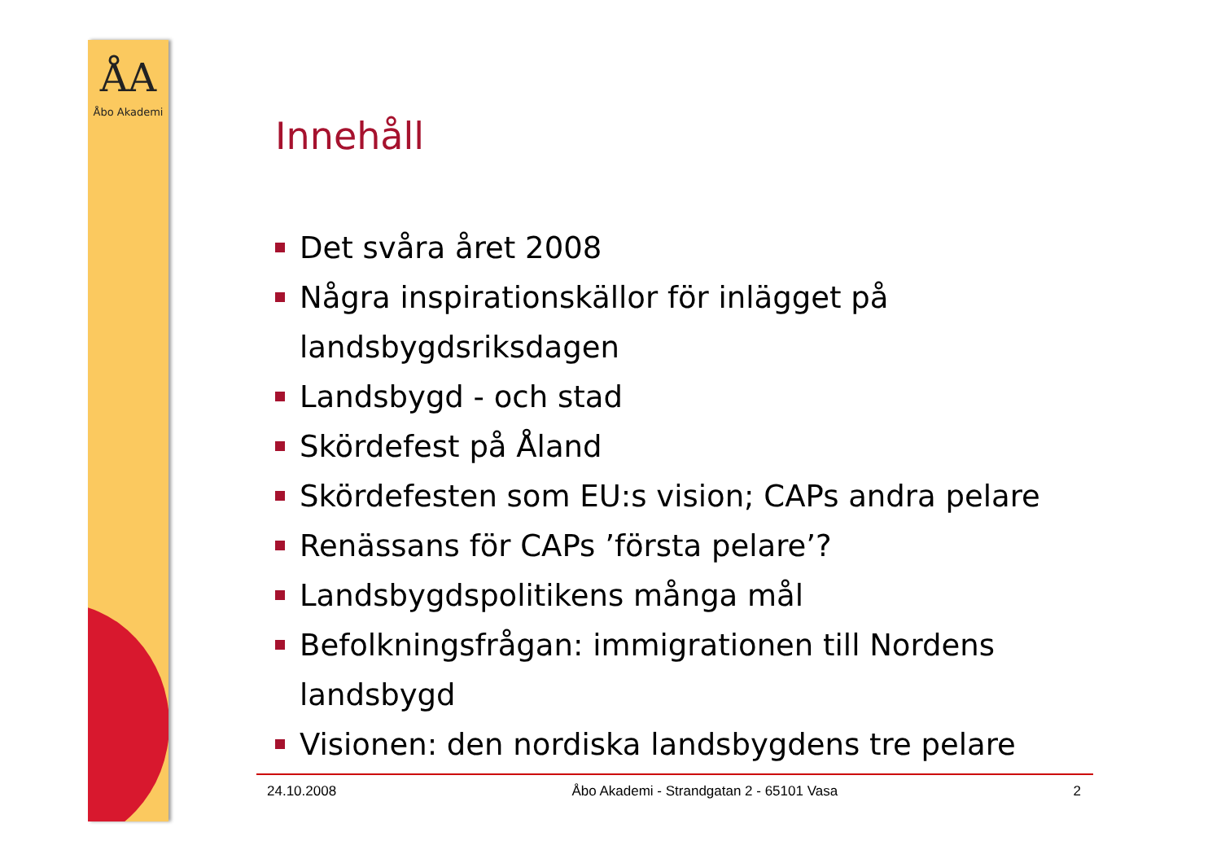ÅA
Åbo Akademi
Innehåll
Det svåra året 2008
Några inspirationskällor för inlägget på landsbygdsriksdagen
Landsbygd - och stad
Skördefest på Åland
Skördefesten som EU:s vision; CAPs andra pelare
Renässans för CAPs ’första pelare’?
Landsbygdspolitikens många mål
Befolkningsfrågan: immigrationen till Nordens landsbygd
Visionen: den nordiska landsbygdens tre pelare
24.10.2008 Åbo Akademi - Strandgatan 2 - 65101 Vasa 2